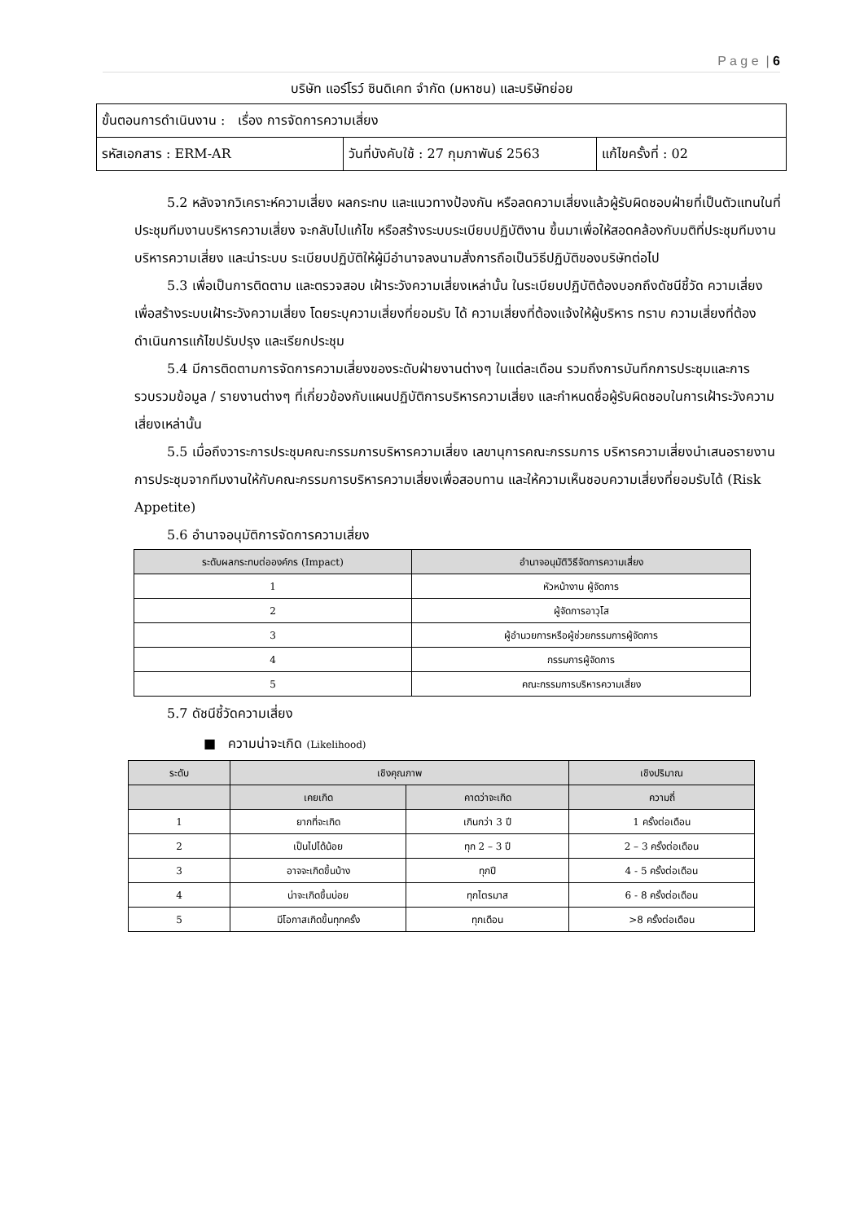P a g e | 6
บริษัท แอร์โรว์ ซินดิเคท จำกัด (มหาชน) และบริษัทย่อย
| ขั้นตอนการดำเนินงาน : เรื่อง การจัดการความเสี่ยง | | |
| รหัสเอกสาร : ERM-AR | วันที่บังคับใช้ : 27 กุมภาพันธ์ 2563 | แก้ไขครั้งที่ : 02 |
5.2 หลังจากวิเคราะห์ความเสี่ยง ผลกระทบ และแนวทางป้องกัน หรือลดความเสี่ยงแล้วผู้รับผิดชอบฝ่ายที่เป็นตัวแทนในที่ประชุมทีมงานบริหารความเสี่ยง จะกลับไปแก้ไข หรือสร้างระบบระเบียบปฏิบัติงาน ขึ้นมาเพื่อให้สอดคล้องกับมติที่ประชุมทีมงานบริหารความเสี่ยง และนำระบบ ระเบียบปฏิบัติให้ผู้มีอำนาจลงนามสั่งการถือเป็นวิธีปฏิบัติของบริษัทต่อไป
5.3 เพื่อเป็นการติดตาม และตรวจสอบ เฝ้าระวังความเสี่ยงเหล่านั้น ในระเบียบปฏิบัติต้องบอกถึงดัชนีชี้วัด ความเสี่ยง เพื่อสร้างระบบเฝ้าระวังความเสี่ยง โดยระบุความเสี่ยงที่ยอมรับ ได้ ความเสี่ยงที่ต้องแจ้งให้ผู้บริหาร ทราบ ความเสี่ยงที่ต้องดำเนินการแก้ไขปรับปรุง และเรียกประชุม
5.4 มีการติดตามการจัดการความเสี่ยงของระดับฝ่ายงานต่างๆ ในแต่ละเดือน รวมถึงการบันทึกการประชุมและการรวบรวมข้อมูล / รายงานต่างๆ ที่เกี่ยวข้องกับแผนปฏิบัติการบริหารความเสี่ยง และกำหนดชื่อผู้รับผิดชอบในการเฝ้าระวังความเสี่ยงเหล่านั้น
5.5 เมื่อถึงวาระการประชุมคณะกรรมการบริหารความเสี่ยง เลขานุการคณะกรรมการ บริหารความเสี่ยงนำเสนอรายงานการประชุมจากทีมงานให้กับคณะกรรมการบริหารความเสี่ยงเพื่อสอบทาน และให้ความเห็นชอบความเสี่ยงที่ยอมรับได้ (Risk Appetite)
5.6 อำนาจอนุมัติการจัดการความเสี่ยง
| ระดับผลกระทบต่อองค์กร (Impact) | อำนาจอนุมัติวิธีจัดการความเสี่ยง |
| --- | --- |
| 1 | หัวหน้างาน ผู้จัดการ |
| 2 | ผู้จัดการอาวุโส |
| 3 | ผู้อำนวยการหรือผู้ช่วยกรรมการผู้จัดการ |
| 4 | กรรมการผู้จัดการ |
| 5 | คณะกรรมการบริหารความเสี่ยง |
5.7 ดัชนีชี้วัดความเสี่ยง
■ ความน่าจะเกิด (Likelihood)
| ระดับ | เชิงคุณภาพ | | เชิงปริมาณ |
| --- | --- | --- | --- |
| | เคยเกิด | คาดว่าจะเกิด | ความถี่ |
| 1 | ยากที่จะเกิด | เกินกว่า 3 ปี | 1 ครั้งต่อเดือน |
| 2 | เป็นไปได้น้อย | ทุก 2 – 3 ปี | 2 – 3 ครั้งต่อเดือน |
| 3 | อาจจะเกิดขึ้นบ้าง | ทุกปี | 4 - 5 ครั้งต่อเดือน |
| 4 | น่าจะเกิดขึ้นบ่อย | ทุกไตรมาส | 6 - 8 ครั้งต่อเดือน |
| 5 | มีโอกาสเกิดขึ้นทุกครั้ง | ทุกเดือน | >8 ครั้งต่อเดือน |